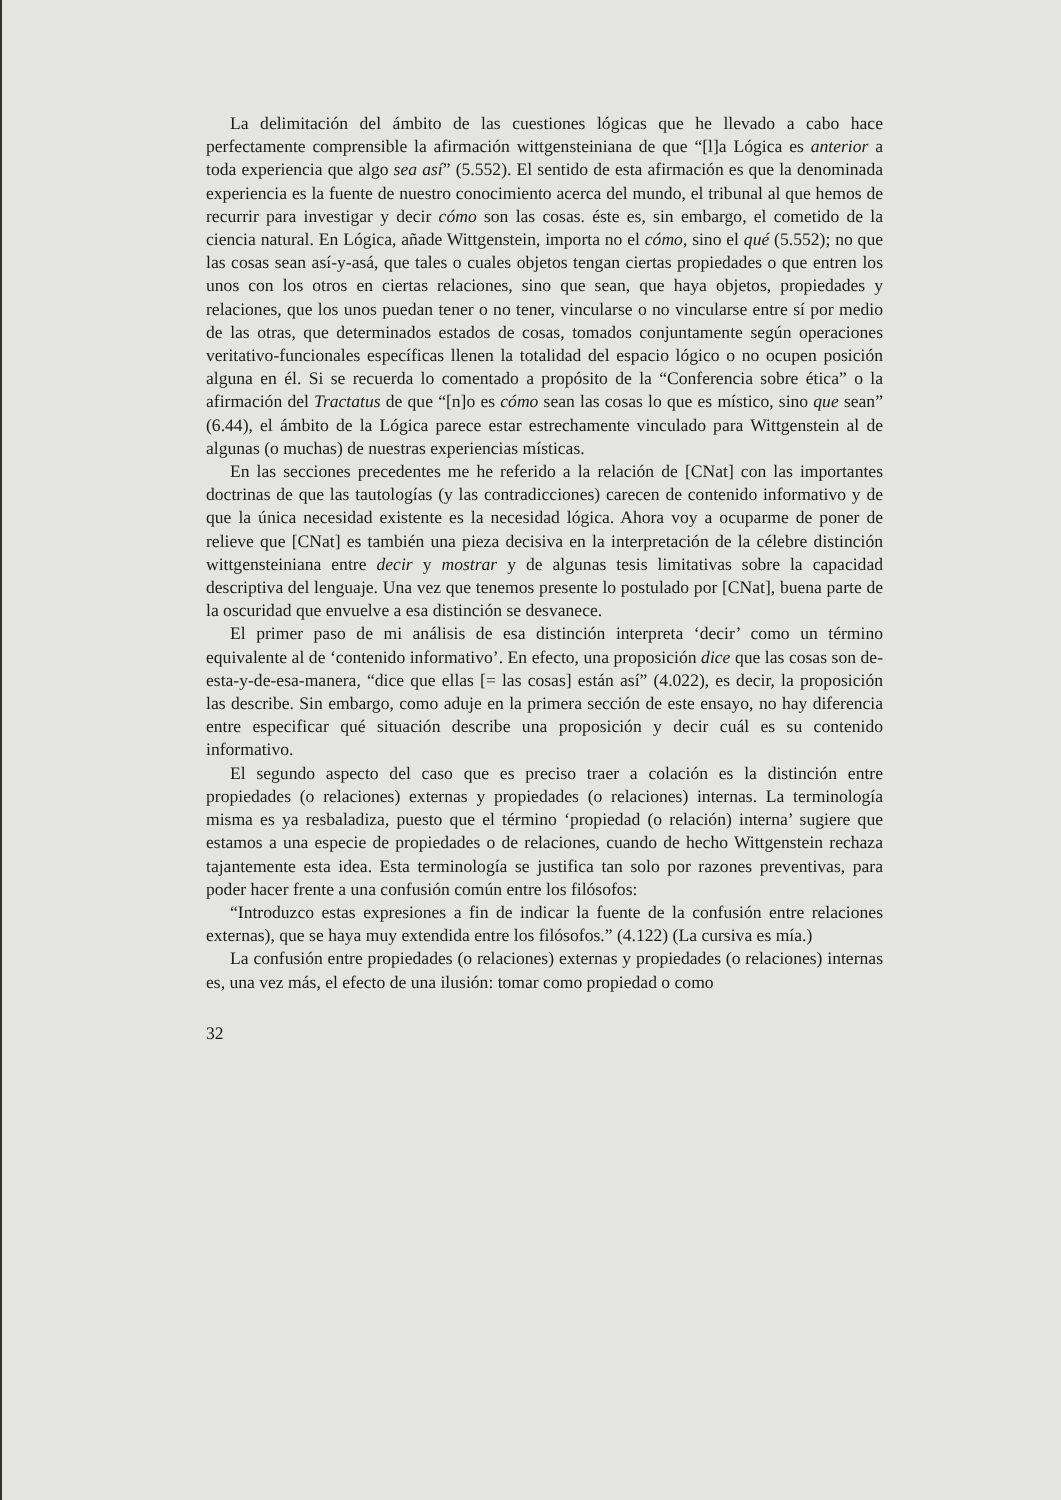La delimitación del ámbito de las cuestiones lógicas que he llevado a cabo hace perfectamente comprensible la afirmación wittgensteiniana de que “[l]a Lógica es anterior a toda experiencia que algo sea así” (5.552). El sentido de esta afirmación es que la denominada experiencia es la fuente de nuestro conocimiento acerca del mundo, el tribunal al que hemos de recurrir para investigar y decir cómo son las cosas. éste es, sin embargo, el cometido de la ciencia natural. En Lógica, añade Wittgenstein, importa no el cómo, sino el qué (5.552); no que las cosas sean así-y-asá, que tales o cuales objetos tengan ciertas propiedades o que entren los unos con los otros en ciertas relaciones, sino que sean, que haya objetos, propiedades y relaciones, que los unos puedan tener o no tener, vincularse o no vincularse entre sí por medio de las otras, que determinados estados de cosas, tomados conjuntamente según operaciones veritativo-funcionales específicas llenen la totalidad del espacio lógico o no ocupen posición alguna en él. Si se recuerda lo comentado a propósito de la “Conferencia sobre ética” o la afirmación del Tractatus de que “[n]o es cómo sean las cosas lo que es místico, sino que sean” (6.44), el ámbito de la Lógica parece estar estrechamente vinculado para Wittgenstein al de algunas (o muchas) de nuestras experiencias místicas.
En las secciones precedentes me he referido a la relación de [CNat] con las importantes doctrinas de que las tautologías (y las contradicciones) carecen de contenido informativo y de que la única necesidad existente es la necesidad lógica. Ahora voy a ocuparme de poner de relieve que [CNat] es también una pieza decisiva en la interpretación de la célebre distinción wittgensteiniana entre decir y mostrar y de algunas tesis limitativas sobre la capacidad descriptiva del lenguaje. Una vez que tenemos presente lo postulado por [CNat], buena parte de la oscuridad que envuelve a esa distinción se desvanece.
El primer paso de mi análisis de esa distinción interpreta ‘decir’ como un término equivalente al de ‘contenido informativo’. En efecto, una proposición dice que las cosas son de-esta-y-de-esa-manera, “dice que ellas [= las cosas] están así” (4.022), es decir, la proposición las describe. Sin embargo, como aduje en la primera sección de este ensayo, no hay diferencia entre especificar qué situación describe una proposición y decir cuál es su contenido informativo.
El segundo aspecto del caso que es preciso traer a colación es la distinción entre propiedades (o relaciones) externas y propiedades (o relaciones) internas. La terminología misma es ya resbaladiza, puesto que el término ‘propiedad (o relación) interna’ sugiere que estamos a una especie de propiedades o de relaciones, cuando de hecho Wittgenstein rechaza tajantemente esta idea. Esta terminología se justifica tan solo por razones preventivas, para poder hacer frente a una confusión común entre los filósofos:
“Introduzco estas expresiones a fin de indicar la fuente de la confusión entre relaciones externas), que se haya muy extendida entre los filósofos.” (4.122) (La cursiva es mía.)
La confusión entre propiedades (o relaciones) externas y propiedades (o relaciones) internas es, una vez más, el efecto de una ilusión: tomar como propiedad o como
32